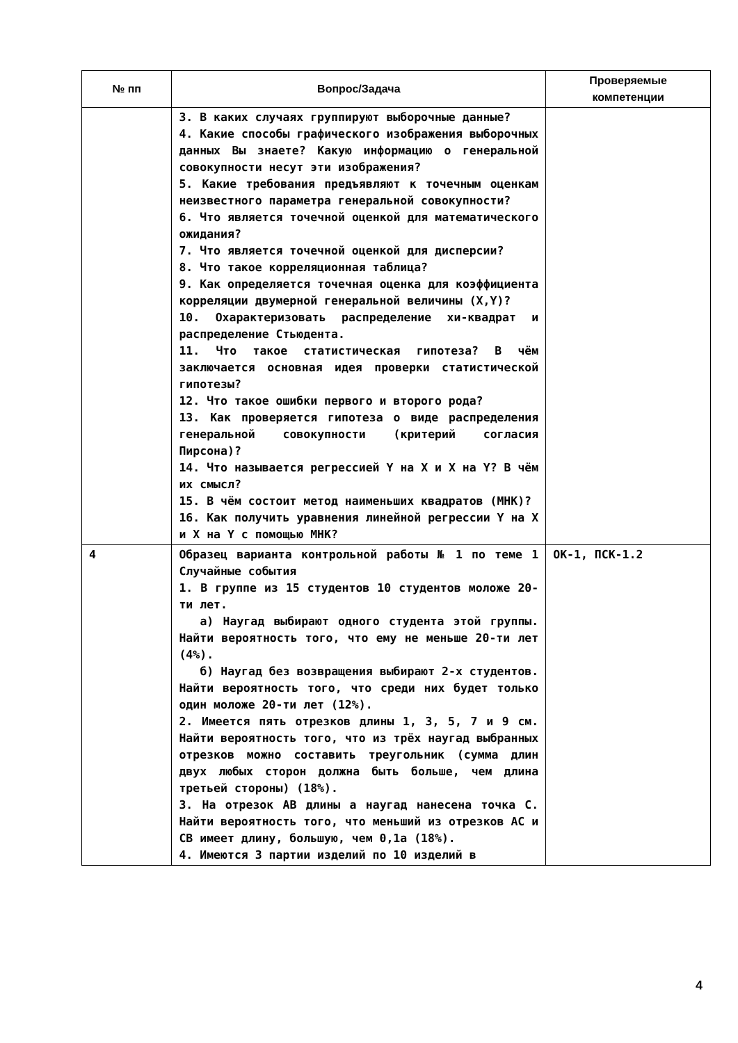| № пп | Вопрос/Задача | Проверяемые компетенции |
| --- | --- | --- |
| | 3. В каких случаях группируют выборочные данные? 4. Какие способы графического изображения выборочных данных Вы знаете? Какую информацию о генеральной совокупности несут эти изображения? 5. Какие требования предъявляют к точечным оценкам неизвестного параметра генеральной совокупности? 6. Что является точечной оценкой для математического ожидания? 7. Что является точечной оценкой для дисперсии? 8. Что такое корреляционная таблица? 9. Как определяется точечная оценка для коэффициента корреляции двумерной генеральной величины (X,Y)? 10. Охарактеризовать распределение хи-квадрат и распределение Стьюдента. 11. Что такое статистическая гипотеза? В чём заключается основная идея проверки статистической гипотезы? 12. Что такое ошибки первого и второго рода? 13. Как проверяется гипотеза о виде распределения генеральной совокупности (критерий согласия Пирсона)? 14. Что называется регрессией Y на X и X на Y? В чём их смысл? 15. В чём состоит метод наименьших квадратов (МНК)? 16. Как получить уравнения линейной регрессии Y на X и X на Y с помощью МНК? | |
| 4 | Образец варианта контрольной работы № 1 по теме 1 Случайные события 1. В группе из 15 студентов 10 студентов моложе 20-ти лет. а) Наугад выбирают одного студента этой группы. Найти вероятность того, что ему не меньше 20-ти лет (4%). б) Наугад без возвращения выбирают 2-х студентов. Найти вероятность того, что среди них будет только один моложе 20-ти лет (12%). 2. Имеется пять отрезков длины 1, 3, 5, 7 и 9 см. Найти вероятность того, что из трёх наугад выбранных отрезков можно составить треугольник (сумма длин двух любых сторон должна быть больше, чем длина третьей стороны) (18%). 3. На отрезок AB длины a наугад нанесена точка C. Найти вероятность того, что меньший из отрезков AC и CB имеет длину, большую, чем 0,1a (18%). 4. Имеются 3 партии изделий по 10 изделий в | ОК-1, ПСК-1.2 |
4